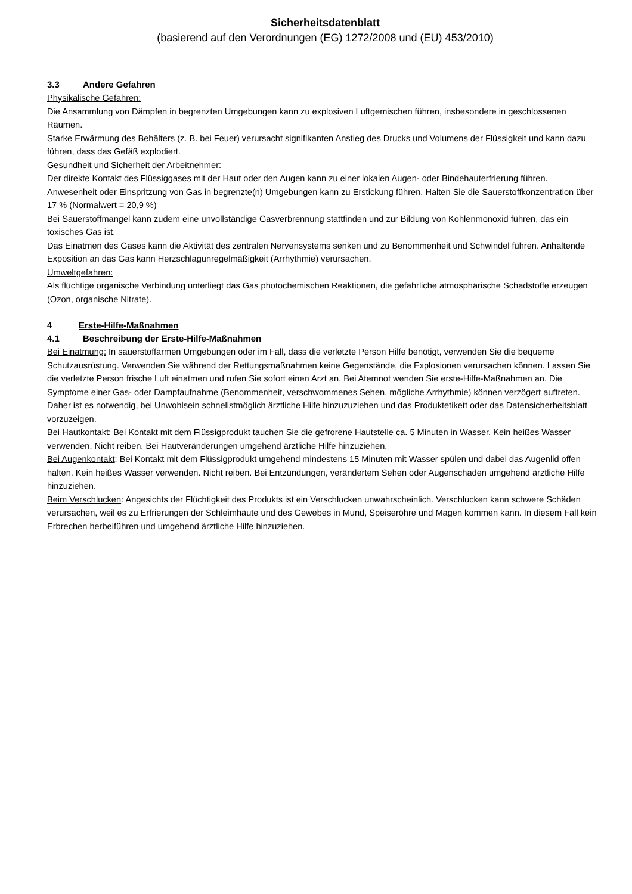Sicherheitsdatenblatt
(basierend auf den Verordnungen (EG) 1272/2008 und (EU) 453/2010)
3.3 Andere Gefahren
Physikalische Gefahren:
Die Ansammlung von Dämpfen in begrenzten Umgebungen kann zu explosiven Luftgemischen führen, insbesondere in geschlossenen Räumen.
Starke Erwärmung des Behälters (z. B. bei Feuer) verursacht signifikanten Anstieg des Drucks und Volumens der Flüssigkeit und kann dazu führen, dass das Gefäß explodiert.
Gesundheit und Sicherheit der Arbeitnehmer:
Der direkte Kontakt des Flüssiggases mit der Haut oder den Augen kann zu einer lokalen Augen- oder Bindehauterfrierung führen.
Anwesenheit oder Einspritzung von Gas in begrenzte(n) Umgebungen kann zu Erstickung führen. Halten Sie die Sauerstoffkonzentration über 17 % (Normalwert = 20,9 %)
Bei Sauerstoffmangel kann zudem eine unvollständige Gasverbrennung stattfinden und zur Bildung von Kohlenmonoxid führen, das ein toxisches Gas ist.
Das Einatmen des Gases kann die Aktivität des zentralen Nervensystems senken und zu Benommenheit und Schwindel führen. Anhaltende Exposition an das Gas kann Herzschlagunregelmäßigkeit (Arrhythmie) verursachen.
Umweltgefahren:
Als flüchtige organische Verbindung unterliegt das Gas photochemischen Reaktionen, die gefährliche atmosphärische Schadstoffe erzeugen (Ozon, organische Nitrate).
4 Erste-Hilfe-Maßnahmen
4.1 Beschreibung der Erste-Hilfe-Maßnahmen
Bei Einatmung: In sauerstoffarmen Umgebungen oder im Fall, dass die verletzte Person Hilfe benötigt, verwenden Sie die bequeme Schutzausrüstung. Verwenden Sie während der Rettungsmaßnahmen keine Gegenstände, die Explosionen verursachen können. Lassen Sie die verletzte Person frische Luft einatmen und rufen Sie sofort einen Arzt an. Bei Atemnot wenden Sie erste-Hilfe-Maßnahmen an. Die Symptome einer Gas- oder Dampfaufnahme (Benommenheit, verschwommenes Sehen, mögliche Arrhythmie) können verzögert auftreten. Daher ist es notwendig, bei Unwohlsein schnellstmöglich ärztliche Hilfe hinzuzuziehen und das Produktetikett oder das Datensicherheitsblatt vorzuzeigen.
Bei Hautkontakt: Bei Kontakt mit dem Flüssigprodukt tauchen Sie die gefrorene Hautstelle ca. 5 Minuten in Wasser. Kein heißes Wasser verwenden. Nicht reiben. Bei Hautveränderungen umgehend ärztliche Hilfe hinzuziehen.
Bei Augenkontakt: Bei Kontakt mit dem Flüssigprodukt umgehend mindestens 15 Minuten mit Wasser spülen und dabei das Augenlid offen halten. Kein heißes Wasser verwenden. Nicht reiben. Bei Entzündungen, verändertem Sehen oder Augenschaden umgehend ärztliche Hilfe hinzuziehen.
Beim Verschlucken: Angesichts der Flüchtigkeit des Produkts ist ein Verschlucken unwahrscheinlich. Verschlucken kann schwere Schäden verursachen, weil es zu Erfrierungen der Schleimhäute und des Gewebes in Mund, Speiseröhre und Magen kommen kann. In diesem Fall kein Erbrechen herbeiführen und umgehend ärztliche Hilfe hinzuziehen.